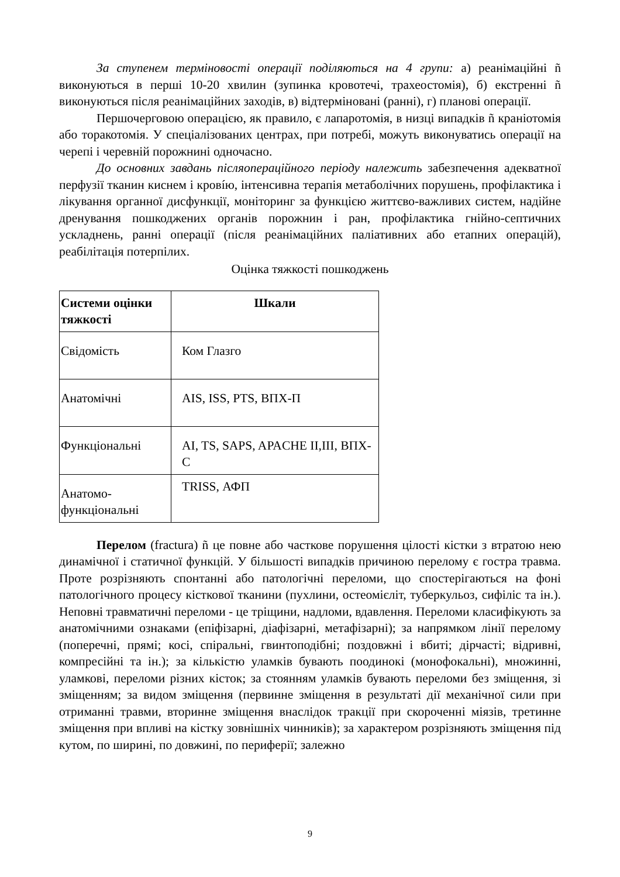За ступенем терміновості операції поділяються на 4 групи: а) реанімаційні ñ виконуються в перші 10-20 хвилин (зупинка кровотечі, трахеостомія), б) екстренні ñ виконуються після реанімаційних заходів, в) відтерміновані (ранні), г) планові операції.
Першочерговою операцією, як правило, є лапаротомія, в низці випадків ñ краніотомія або торакотомія. У спеціалізованих центрах, при потребі, можуть виконуватись операції на черепі і черевній порожнині одночасно.
До основних завдань післяопераційного періоду належить забезпечення адекватної перфузії тканин киснем і кровíю, інтенсивна терапія метаболічних порушень, профілактика і лікування органної дисфункції, моніторинг за функцією життєво-важливих систем, надійне дренування пошкоджених органів порожнин і ран, профілактика гнійно-септичних ускладнень, ранні операції (після реанімаційних паліативних або етапних операцій), реабілітація потерпілих.
Оцінка тяжкості пошкоджень
| Системи оцінки тяжкості | Шкали |
| --- | --- |
| Свідомість | Ком Глазго |
| Анатомічні | AIS, ISS, PTS, ВПХ-П |
| Функціональні | AI, TS, SAPS, APACHE II,III, ВПХ-С |
| Анатомо-функціональні | TRISS, АФП |
Перелом (fractura) ñ це повне або часткове порушення цілості кістки з втратою нею динамічної і статичної функцій. У більшості випадків причиною перелому є гостра травма. Проте розрізняють спонтанні або патологічні переломи, що спостерігаються на фоні патологічного процесу кісткової тканини (пухлини, остеомієліт, туберкульоз, сифіліс та ін.). Неповні травматичні переломи - це тріщини, надломи, вдавлення. Переломи класифікують за анатомічними ознаками (епіфізарні, діафізарні, метафізарні); за напрямком лінії перелому (поперечні, прямі; косі, спіральні, гвинтоподібні; поздовжні і вбиті; дірчасті; відривні, компресійні та ін.); за кількістю уламків бувають поодинокі (монофокальні), множинні, уламкові, переломи різних кісток; за стоянням уламків бувають переломи без зміщення, зі зміщенням; за видом зміщення (первинне зміщення в результаті дії механічної сили при отриманні травми, вторинне зміщення внаслідок тракції при скороченні міязів, третинне зміщення при впливі на кістку зовнішніх чинників); за характером розрізняють зміщення під кутом, по ширині, по довжині, по периферії; залежно
9